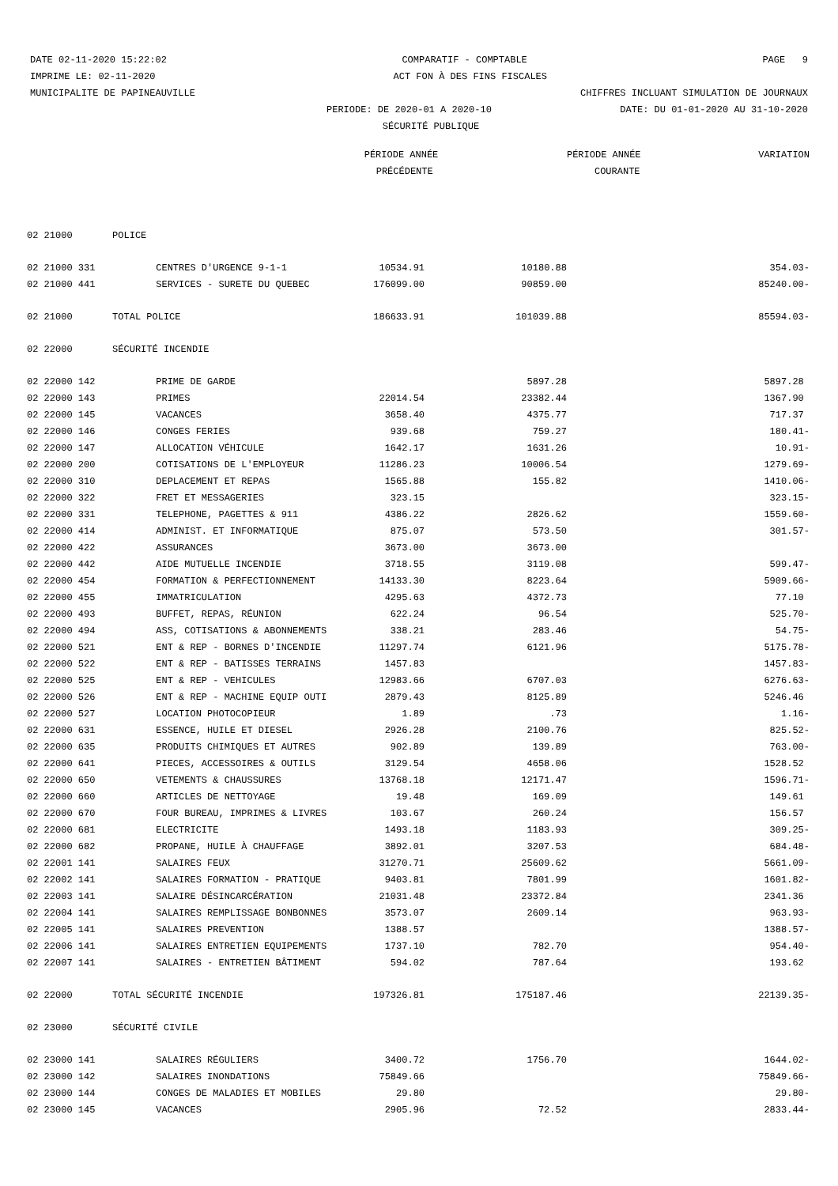DATE 02-11-2020 15:22:02 COMPARATIF - COMPTABLE PAGE 9
IMPRIME LE: 02-11-2020 ACT FON À DES FINS FISCALES
MUNICIPALITE DE PAPINEAUVILLE CHIFFRES INCLUANT SIMULATION DE JOURNAUX
PERIODE: DE 2020-01 A 2020-10 DATE: DU 01-01-2020 AU 31-10-2020
SÉCURITÉ PUBLIQUE
| | | | PÉRIODE ANNÉE | | PÉRIODE ANNÉE | VARIATION |
| --- | --- | --- | --- | --- | --- | --- |
| | | | PRÉCÉDENTE | | COURANTE | |
| 02 21000 | POLICE | | | | | |
| 02 21000 331 | | CENTRES D'URGENCE 9-1-1 | 10534.91 | 10180.88 | | 354.03- |
| 02 21000 441 | | SERVICES - SURETE DU QUEBEC | 176099.00 | 90859.00 | | 85240.00- |
| 02 21000 | TOTAL POLICE | | 186633.91 | 101039.88 | | 85594.03- |
| 02 22000 | SÉCURITÉ INCENDIE | | | | | |
| 02 22000 142 | | PRIME DE GARDE | | 5897.28 | | 5897.28 |
| 02 22000 143 | | PRIMES | 22014.54 | 23382.44 | | 1367.90 |
| 02 22000 145 | | VACANCES | 3658.40 | 4375.77 | | 717.37 |
| 02 22000 146 | | CONGES FERIES | 939.68 | 759.27 | | 180.41- |
| 02 22000 147 | | ALLOCATION VÉHICULE | 1642.17 | 1631.26 | | 10.91- |
| 02 22000 200 | | COTISATIONS DE L'EMPLOYEUR | 11286.23 | 10006.54 | | 1279.69- |
| 02 22000 310 | | DEPLACEMENT ET REPAS | 1565.88 | 155.82 | | 1410.06- |
| 02 22000 322 | | FRET ET MESSAGERIES | 323.15 | | | 323.15- |
| 02 22000 331 | | TELEPHONE, PAGETTES & 911 | 4386.22 | 2826.62 | | 1559.60- |
| 02 22000 414 | | ADMINIST. ET INFORMATIQUE | 875.07 | 573.50 | | 301.57- |
| 02 22000 422 | | ASSURANCES | 3673.00 | 3673.00 | | |
| 02 22000 442 | | AIDE MUTUELLE INCENDIE | 3718.55 | 3119.08 | | 599.47- |
| 02 22000 454 | | FORMATION & PERFECTIONNEMENT | 14133.30 | 8223.64 | | 5909.66- |
| 02 22000 455 | | IMMATRICULATION | 4295.63 | 4372.73 | | 77.10 |
| 02 22000 493 | | BUFFET, REPAS, RÉUNION | 622.24 | 96.54 | | 525.70- |
| 02 22000 494 | | ASS, COTISATIONS & ABONNEMENTS | 338.21 | 283.46 | | 54.75- |
| 02 22000 521 | | ENT & REP - BORNES D'INCENDIE | 11297.74 | 6121.96 | | 5175.78- |
| 02 22000 522 | | ENT & REP - BATISSES TERRAINS | 1457.83 | | | 1457.83- |
| 02 22000 525 | | ENT & REP - VEHICULES | 12983.66 | 6707.03 | | 6276.63- |
| 02 22000 526 | | ENT & REP - MACHINE EQUIP OUTI | 2879.43 | 8125.89 | | 5246.46 |
| 02 22000 527 | | LOCATION PHOTOCOPIEUR | 1.89 | .73 | | 1.16- |
| 02 22000 631 | | ESSENCE, HUILE ET DIESEL | 2926.28 | 2100.76 | | 825.52- |
| 02 22000 635 | | PRODUITS CHIMIQUES ET AUTRES | 902.89 | 139.89 | | 763.00- |
| 02 22000 641 | | PIECES, ACCESSOIRES & OUTILS | 3129.54 | 4658.06 | | 1528.52 |
| 02 22000 650 | | VETEMENTS & CHAUSSURES | 13768.18 | 12171.47 | | 1596.71- |
| 02 22000 660 | | ARTICLES DE NETTOYAGE | 19.48 | 169.09 | | 149.61 |
| 02 22000 670 | | FOUR BUREAU, IMPRIMES & LIVRES | 103.67 | 260.24 | | 156.57 |
| 02 22000 681 | | ELECTRICITE | 1493.18 | 1183.93 | | 309.25- |
| 02 22000 682 | | PROPANE, HUILE À CHAUFFAGE | 3892.01 | 3207.53 | | 684.48- |
| 02 22001 141 | | SALAIRES FEUX | 31270.71 | 25609.62 | | 5661.09- |
| 02 22002 141 | | SALAIRES FORMATION - PRATIQUE | 9403.81 | 7801.99 | | 1601.82- |
| 02 22003 141 | | SALAIRE DÉSINCARCÉRATION | 21031.48 | 23372.84 | | 2341.36 |
| 02 22004 141 | | SALAIRES REMPLISSAGE BONBONNES | 3573.07 | 2609.14 | | 963.93- |
| 02 22005 141 | | SALAIRES PREVENTION | 1388.57 | | | 1388.57- |
| 02 22006 141 | | SALAIRES ENTRETIEN EQUIPEMENTS | 1737.10 | 782.70 | | 954.40- |
| 02 22007 141 | | SALAIRES - ENTRETIEN BÂTIMENT | 594.02 | 787.64 | | 193.62 |
| 02 22000 | TOTAL SÉCURITÉ INCENDIE | | 197326.81 | 175187.46 | | 22139.35- |
| 02 23000 | SÉCURITÉ CIVILE | | | | | |
| 02 23000 141 | | SALAIRES RÉGULIERS | 3400.72 | 1756.70 | | 1644.02- |
| 02 23000 142 | | SALAIRES INONDATIONS | 75849.66 | | | 75849.66- |
| 02 23000 144 | | CONGES DE MALADIES ET MOBILES | 29.80 | | | 29.80- |
| 02 23000 145 | | VACANCES | 2905.96 | 72.52 | | 2833.44- |